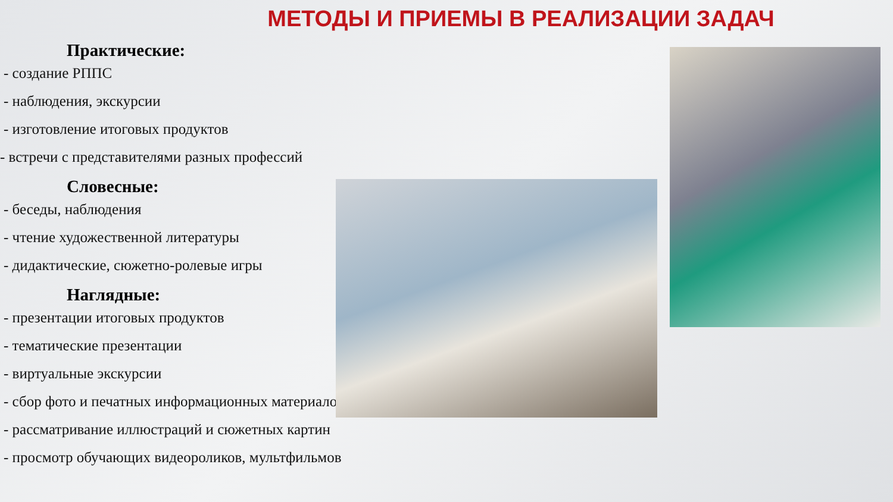МЕТОДЫ И ПРИЕМЫ В РЕАЛИЗАЦИИ ЗАДАЧ
Практические:
- создание РППС
- наблюдения, экскурсии
- изготовление итоговых продуктов
- встречи с представителями разных профессий
Словесные:
- беседы, наблюдения
- чтение художественной литературы
- дидактические, сюжетно-ролевые игры
Наглядные:
- презентации итоговых продуктов
- тематические презентации
- виртуальные экскурсии
- сбор фото и печатных информационных материалов
- рассматривание иллюстраций и сюжетных картин
- просмотр обучающих видеороликов, мультфильмов